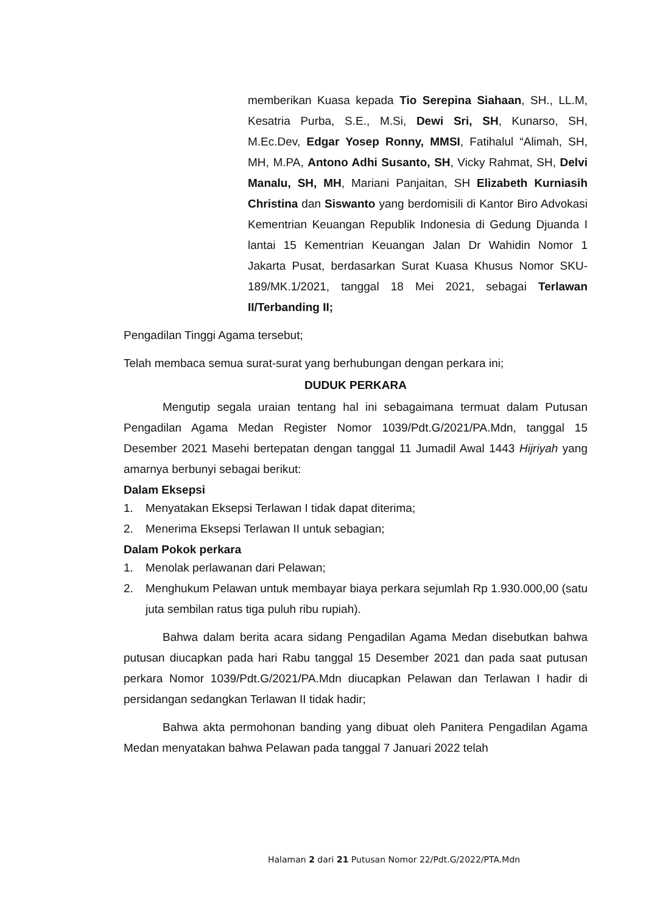memberikan Kuasa kepada Tio Serepina Siahaan, SH., LL.M, Kesatria Purba, S.E., M.Si, Dewi Sri, SH, Kunarso, SH, M.Ec.Dev, Edgar Yosep Ronny, MMSI, Fatihalul “Alimah, SH, MH, M.PA, Antono Adhi Susanto, SH, Vicky Rahmat, SH, Delvi Manalu, SH, MH, Mariani Panjaitan, SH Elizabeth Kurniasih Christina dan Siswanto yang berdomisili di Kantor Biro Advokasi Kementrian Keuangan Republik Indonesia di Gedung Djuanda I lantai 15 Kementrian Keuangan Jalan Dr Wahidin Nomor 1 Jakarta Pusat, berdasarkan Surat Kuasa Khusus Nomor SKU-189/MK.1/2021, tanggal 18 Mei 2021, sebagai Terlawan II/Terbanding II;
Pengadilan Tinggi Agama tersebut;
Telah membaca semua surat-surat yang berhubungan dengan perkara ini;
DUDUK PERKARA
Mengutip segala uraian tentang hal ini sebagaimana termuat dalam Putusan Pengadilan Agama Medan Register Nomor 1039/Pdt.G/2021/PA.Mdn, tanggal 15 Desember 2021 Masehi bertepatan dengan tanggal 11 Jumadil Awal 1443 Hijriyah yang amarnya berbunyi sebagai berikut:
Dalam Eksepsi
1. Menyatakan Eksepsi Terlawan I tidak dapat diterima;
2. Menerima Eksepsi Terlawan II untuk sebagian;
Dalam Pokok perkara
1. Menolak perlawanan dari Pelawan;
2.
Menghukum Pelawan untuk membayar biaya perkara sejumlah Rp 1.930.000,00 (satu juta sembilan ratus tiga puluh ribu rupiah).
Bahwa dalam berita acara sidang Pengadilan Agama Medan disebutkan bahwa putusan diucapkan pada hari Rabu tanggal 15 Desember 2021 dan pada saat putusan perkara Nomor 1039/Pdt.G/2021/PA.Mdn diucapkan Pelawan dan Terlawan I hadir di persidangan sedangkan Terlawan II tidak hadir;
Bahwa akta permohonan banding yang dibuat oleh Panitera Pengadilan Agama Medan menyatakan bahwa Pelawan pada tanggal 7 Januari 2022 telah
Halaman 2 dari 21 Putusan Nomor 22/Pdt.G/2022/PTA.Mdn